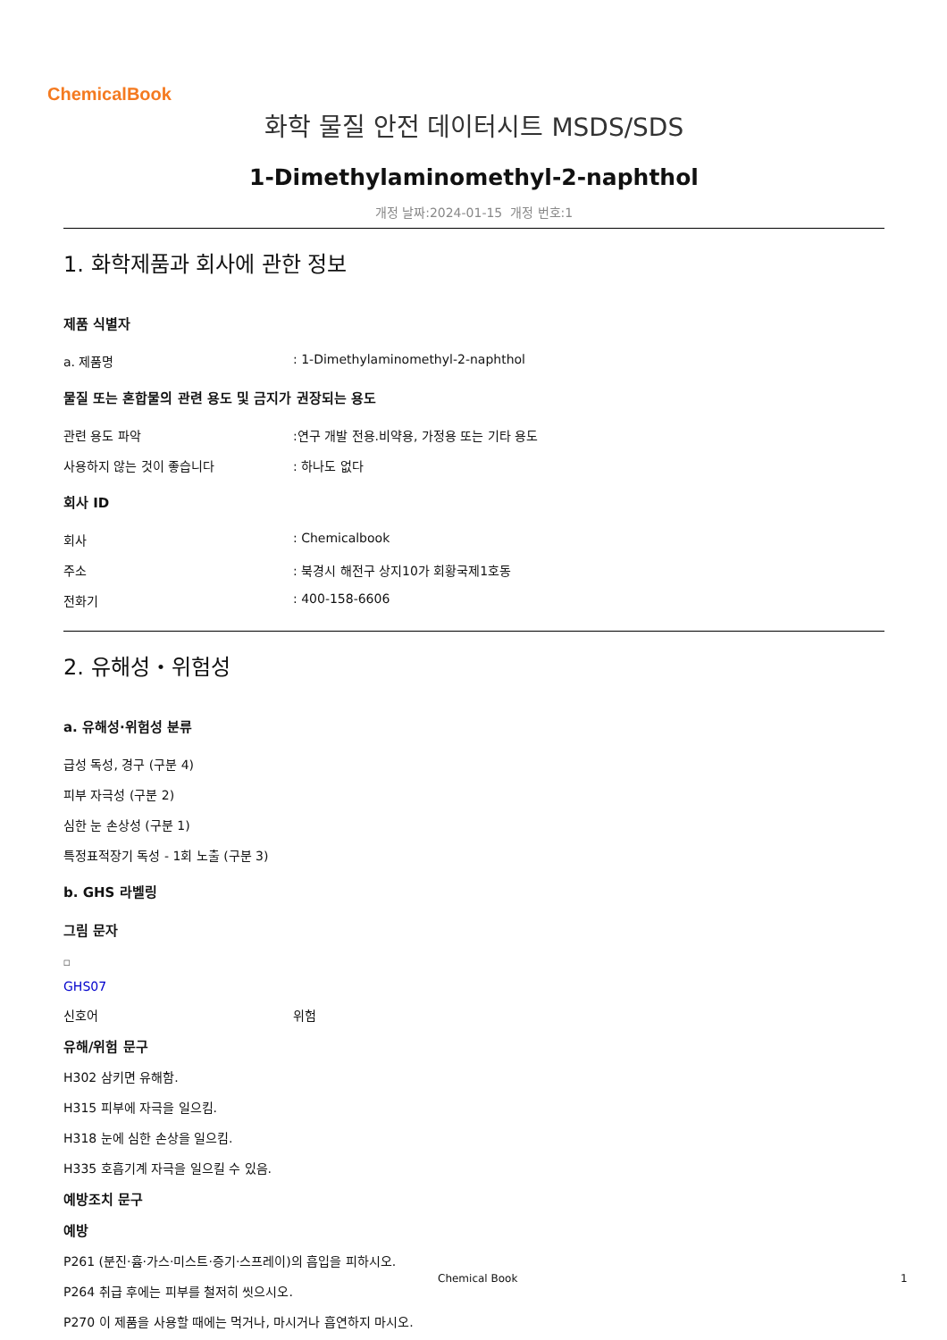ChemicalBook
화학 물질 안전 데이터시트 MSDS/SDS
1-Dimethylaminomethyl-2-naphthol
개정 날짜:2024-01-15 개정 번호:1
1. 화학제품과 회사에 관한 정보
제품 식별자
a. 제품명: 1-Dimethylaminomethyl-2-naphthol
물질 또는 혼합물의 관련 용도 및 금지가 권장되는 용도
관련 용도 파악:연구 개발 전용.비약용, 가정용 또는 기타 용도
사용하지 않는 것이 좋습니다: 하나도 없다
회사 ID
회사: Chemicalbook
주소: 북경시 해전구 상지10가 회황국제1호동
전화기: 400-158-6606
2. 유해성・위험성
a. 유해성·위험성 분류
급성 독성, 경구 (구분 4)
피부 자극성 (구분 2)
심한 눈 손상성 (구분 1)
특정표적장기 독성 - 1회 노출 (구분 3)
b. GHS 라벨링
그림 문자
□
GHS07
신호어 위험
유해/위험 문구
H302 삼키면 유해함.
H315 피부에 자극을 일으킴.
H318 눈에 심한 손상을 일으킴.
H335 호흡기계 자극을 일으킬 수 있음.
예방조치 문구
예방
P261 (분진·흄·가스·미스트·증기·스프레이)의 흡입을 피하시오.
P264 취급 후에는 피부를 철저히 씻으시오.
P270 이 제품을 사용할 때에는 먹거나, 마시거나 흡연하지 마시오.
Chemical Book 1